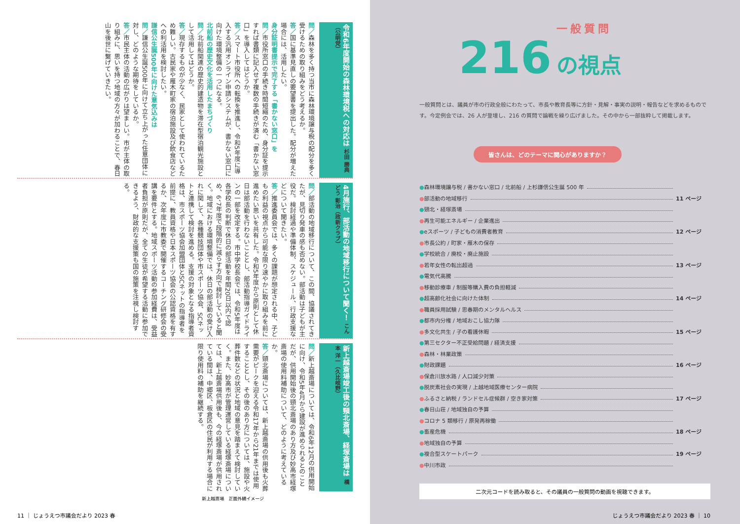令和6年度開始の森林環境税への対応は 杉田 勝典（公明党）
問／森林を多く持つ当市に森林環境譲与税の配分を多く受けるための取り組みをどう考えるか。
答／国に基準見直しの要望書を提出した。配分が増えた場合には、活用したい。
身分証明書提示で完了する「書かない窓口」を
問／市役所窓口の手続き時間短縮のため、身分証を提示すれば書類に記入せず複数の手続きが済む「書かない窓口」を導入してはどうか。
答／スマート市役所への転換を推進し、令和5年度に導入する汎用オンライン申請システムが、書かない窓口に向けた環境整備の一つになる。
北前船の歴史文化を活用したまちづくり
問／北前船関連の歴史的建造物を滞在型宿泊観光施設として活用してはどうか。
答／現存するものが少なく、民家として使われているため難しい。古民家や雁木町家の宿泊施設及び飲食店などへの利活用を検討したい。
謙信公生誕500年に向けた意気込みは
問／謙信公生誕500年に向けて立ち上がった任意団体に対し、どのような期待をしているか。
答／市民主体の活動の広がりは望ましい。市が主体の取り組みに、思いを持つ地域の方々が加わることで、春日山を後世に繋げていきたい。
4月施行、部活動の地域移行について聞く！ こんどう 彰治（政新クラブ）
問／部活動の地域移行について、この間、協議されてきたが、見切り発車の感も否めない。部活動は子どもが主役だ。検討経過や準備体制、スケジュール、行政支援などについて聞きたい。
答／推進委員会では、多くの課題が想定される中、子どもの利益の視点から可能な限り速やかに取り組みを前に進めたい思いを共有した。令和5年度から原則として休日は部活動を行わないこととし、部活動指導ガイドラインの一部を改定する。市中学校長会では、令和5年度は各学校長の判断で休日の部活動を年間20日以内で認め、6、7年度で段階的に減らす方向で検討していると聞く。地域における環境整備では、休日の部活動の受け入れに関して、各種競技団体や市スポーツ協会、SCネットと連携して検討を進める。支援の対象となる指導者資格は、市スポーツ協会加盟団体とSCネットの指導者を前提に、教員資格や日本スポーツ協会の公認資格を有するか、次年度に市教委で開催するコーチング研修会の受講を要件とする。地域スポーツ活動の参加経費は、受益者負担が原則だが、全ての生徒が希望する活動に参加できるよう、財政的な支援策も国の施策を注視し検討する。
新上越斎場竣工後の頸北斎場、経塚斎場は 橋本 洋一（久比岐野）
問／新上越斎場については、令和6年12月の供用開始に向け、令和5年4月から建設が進められるとのことだが、供用開始後の頸北斎場のあり方及び妙高市経塚斎場の使用料補助について、どのように考えているか。
答／頸北斎場については、新上越斎場の供用後も火葬需要がピークを迎える令和17年から21年までは使用することとし、その後のあり方については、施設や火葬件数などの状況と地域の意見を踏まえて検討していく。また、妙高市が管理運営している経塚斎場については、新上越斎場供用後も、今の経塚斎場が供用されている間は、中郷区、板倉区の住民が利用する場合に限り使用料の補助を継続する。
新上越斎場　正面外観イメージ
11 ｜ じょうえつ市議会だより 2023 春
216
一般質問
の視点
一般質問とは、議員が市の行政全般にわたって、市長や教育長等に方針・見解・事実の説明・報告などを求めるものです。今定例会では、26 人が登壇し、216 の質問で論戦を繰り広げました。その中から一部抜粋して掲載します。
皆さんは、どのテーマに関心がありますか？
● 森林環境譲与税 / 書かない窓口 / 北前船 / 上杉謙信公生誕 500 年
● 部活動の地域移行 11 ページ
● 頸北・経塚斎場
● 再生可能エネルギー / 企業進出
● eスポーツ / 子どもの消費者教育 12 ページ
● 市長公約 / 町家・雁木の保存
● 学校統合 / 廃校・廃止施設
● 若年女性の転出超過 13 ページ
● 電気代高騰
● 移動診療車 / 制服等購入費の負担軽減
● 超高齢化社会に向けた体制 14 ページ
● 職員採用試験 / 思春期のメンタルヘルス
● 都市内分権 / 地域おこし協力隊
● 多文化共生 / 子の看護休暇 15 ページ
● 第三セクター不正受給問題 / 経済支援
● 森林・林業政策
● 財政課題 16 ページ
● 保倉川放水路 / 人口減少対策
● 脱炭素社会の実現 / 上越地域医療センター病院
● ふるさと納税 / ランドセル症候群 / 空き家対策 17 ページ
● 春日山荘 / 地域独自の予算
● コロナ 5 類移行 / 原発再稼働
● 畜産危機 18 ページ
● 地域独自の予算
● 複合型スケートパーク 19 ページ
● 中川市政
二次元コードを読み取ると、その議員の一般質問の動画を視聴できます。
じょうえつ市議会だより 2023 春 ｜ 10